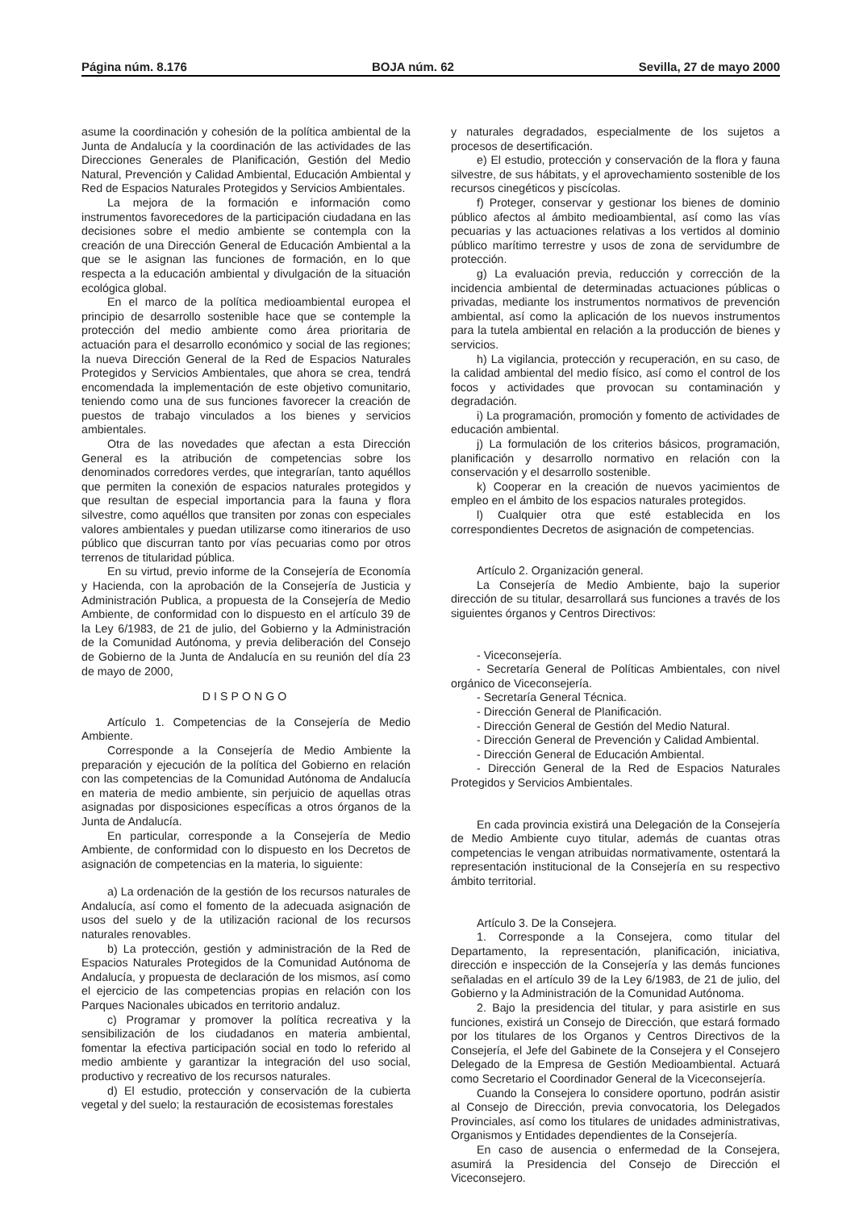Página núm. 8.176 BOJA núm. 62 Sevilla, 27 de mayo 2000
asume la coordinación y cohesión de la política ambiental de la Junta de Andalucía y la coordinación de las actividades de las Direcciones Generales de Planificación, Gestión del Medio Natural, Prevención y Calidad Ambiental, Educación Ambiental y Red de Espacios Naturales Protegidos y Servicios Ambientales.
La mejora de la formación e información como instrumentos favorecedores de la participación ciudadana en las decisiones sobre el medio ambiente se contempla con la creación de una Dirección General de Educación Ambiental a la que se le asignan las funciones de formación, en lo que respecta a la educación ambiental y divulgación de la situación ecológica global.
En el marco de la política medioambiental europea el principio de desarrollo sostenible hace que se contemple la protección del medio ambiente como área prioritaria de actuación para el desarrollo económico y social de las regiones; la nueva Dirección General de la Red de Espacios Naturales Protegidos y Servicios Ambientales, que ahora se crea, tendrá encomendada la implementación de este objetivo comunitario, teniendo como una de sus funciones favorecer la creación de puestos de trabajo vinculados a los bienes y servicios ambientales.
Otra de las novedades que afectan a esta Dirección General es la atribución de competencias sobre los denominados corredores verdes, que integrarían, tanto aquéllos que permiten la conexión de espacios naturales protegidos y que resultan de especial importancia para la fauna y flora silvestre, como aquéllos que transiten por zonas con especiales valores ambientales y puedan utilizarse como itinerarios de uso público que discurran tanto por vías pecuarias como por otros terrenos de titularidad pública.
En su virtud, previo informe de la Consejería de Economía y Hacienda, con la aprobación de la Consejería de Justicia y Administración Publica, a propuesta de la Consejería de Medio Ambiente, de conformidad con lo dispuesto en el artículo 39 de la Ley 6/1983, de 21 de julio, del Gobierno y la Administración de la Comunidad Autónoma, y previa deliberación del Consejo de Gobierno de la Junta de Andalucía en su reunión del día 23 de mayo de 2000,
DISPONGO
Artículo 1. Competencias de la Consejería de Medio Ambiente.
Corresponde a la Consejería de Medio Ambiente la preparación y ejecución de la política del Gobierno en relación con las competencias de la Comunidad Autónoma de Andalucía en materia de medio ambiente, sin perjuicio de aquellas otras asignadas por disposiciones específicas a otros órganos de la Junta de Andalucía.
En particular, corresponde a la Consejería de Medio Ambiente, de conformidad con lo dispuesto en los Decretos de asignación de competencias en la materia, lo siguiente:
a) La ordenación de la gestión de los recursos naturales de Andalucía, así como el fomento de la adecuada asignación de usos del suelo y de la utilización racional de los recursos naturales renovables.
b) La protección, gestión y administración de la Red de Espacios Naturales Protegidos de la Comunidad Autónoma de Andalucía, y propuesta de declaración de los mismos, así como el ejercicio de las competencias propias en relación con los Parques Nacionales ubicados en territorio andaluz.
c) Programar y promover la política recreativa y la sensibilización de los ciudadanos en materia ambiental, fomentar la efectiva participación social en todo lo referido al medio ambiente y garantizar la integración del uso social, productivo y recreativo de los recursos naturales.
d) El estudio, protección y conservación de la cubierta vegetal y del suelo; la restauración de ecosistemas forestales
y naturales degradados, especialmente de los sujetos a procesos de desertificación.
e) El estudio, protección y conservación de la flora y fauna silvestre, de sus hábitats, y el aprovechamiento sostenible de los recursos cinegéticos y piscícolas.
f) Proteger, conservar y gestionar los bienes de dominio público afectos al ámbito medioambiental, así como las vías pecuarias y las actuaciones relativas a los vertidos al dominio público marítimo terrestre y usos de zona de servidumbre de protección.
g) La evaluación previa, reducción y corrección de la incidencia ambiental de determinadas actuaciones públicas o privadas, mediante los instrumentos normativos de prevención ambiental, así como la aplicación de los nuevos instrumentos para la tutela ambiental en relación a la producción de bienes y servicios.
h) La vigilancia, protección y recuperación, en su caso, de la calidad ambiental del medio físico, así como el control de los focos y actividades que provocan su contaminación y degradación.
i) La programación, promoción y fomento de actividades de educación ambiental.
j) La formulación de los criterios básicos, programación, planificación y desarrollo normativo en relación con la conservación y el desarrollo sostenible.
k) Cooperar en la creación de nuevos yacimientos de empleo en el ámbito de los espacios naturales protegidos.
l) Cualquier otra que esté establecida en los correspondientes Decretos de asignación de competencias.
Artículo 2. Organización general.
La Consejería de Medio Ambiente, bajo la superior dirección de su titular, desarrollará sus funciones a través de los siguientes órganos y Centros Directivos:
- Viceconsejería.
- Secretaría General de Políticas Ambientales, con nivel orgánico de Viceconsejería.
- Secretaría General Técnica.
- Dirección General de Planificación.
- Dirección General de Gestión del Medio Natural.
- Dirección General de Prevención y Calidad Ambiental.
- Dirección General de Educación Ambiental.
- Dirección General de la Red de Espacios Naturales Protegidos y Servicios Ambientales.
En cada provincia existirá una Delegación de la Consejería de Medio Ambiente cuyo titular, además de cuantas otras competencias le vengan atribuidas normativamente, ostentará la representación institucional de la Consejería en su respectivo ámbito territorial.
Artículo 3. De la Consejera.
1. Corresponde a la Consejera, como titular del Departamento, la representación, planificación, iniciativa, dirección e inspección de la Consejería y las demás funciones señaladas en el artículo 39 de la Ley 6/1983, de 21 de julio, del Gobierno y la Administración de la Comunidad Autónoma.
2. Bajo la presidencia del titular, y para asistirle en sus funciones, existirá un Consejo de Dirección, que estará formado por los titulares de los Organos y Centros Directivos de la Consejería, el Jefe del Gabinete de la Consejera y el Consejero Delegado de la Empresa de Gestión Medioambiental. Actuará como Secretario el Coordinador General de la Viceconsejería.
Cuando la Consejera lo considere oportuno, podrán asistir al Consejo de Dirección, previa convocatoria, los Delegados Provinciales, así como los titulares de unidades administrativas, Organismos y Entidades dependientes de la Consejería.
En caso de ausencia o enfermedad de la Consejera, asumirá la Presidencia del Consejo de Dirección el Viceconsejero.